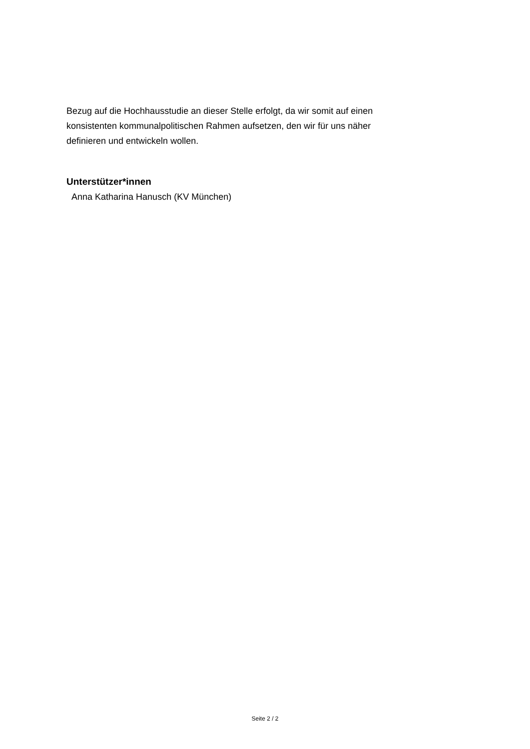Bezug auf die Hochhausstudie an dieser Stelle erfolgt, da wir somit auf einen
konsistenten kommunalpolitischen Rahmen aufsetzen, den wir für uns näher
definieren und entwickeln wollen.
Unterstützer*innen
Anna Katharina Hanusch (KV München)
Seite 2 / 2